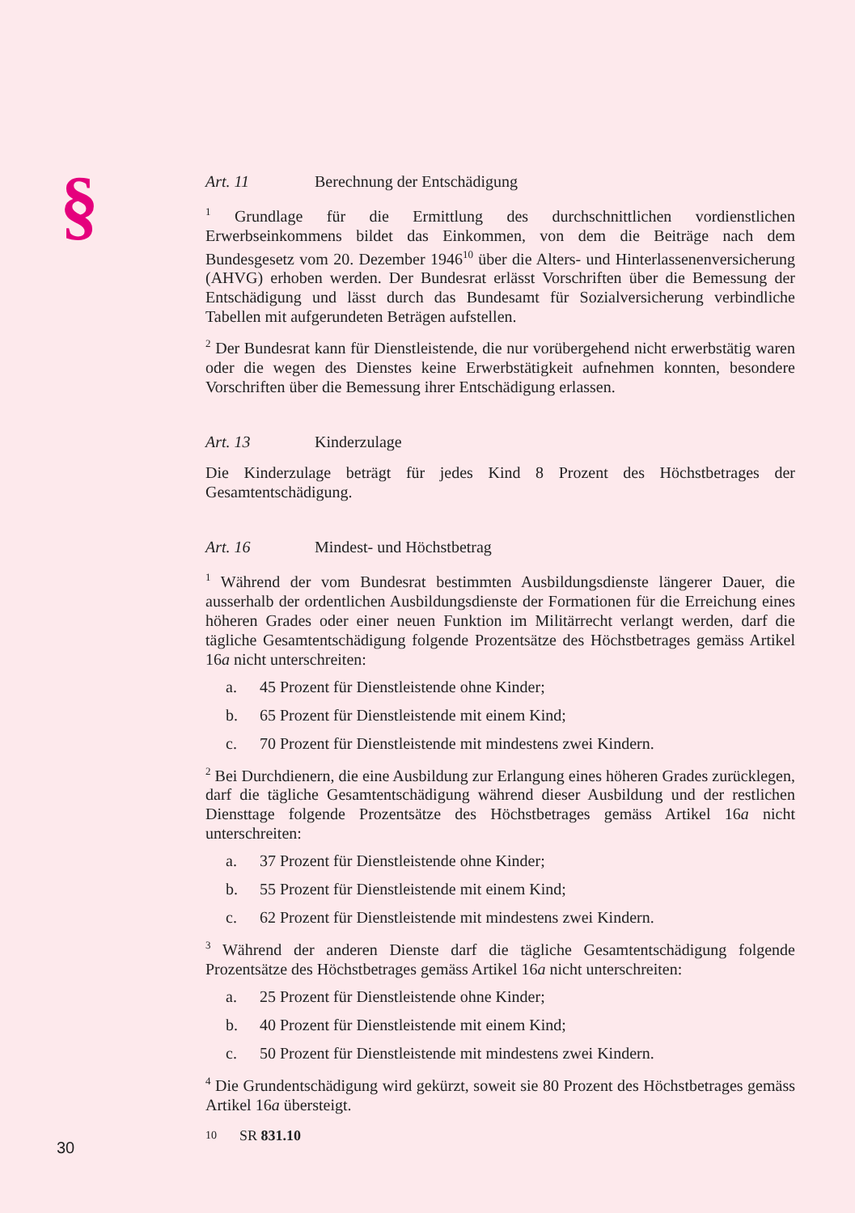§
Art. 11 Berechnung der Entschädigung
<sup>1</sup> Grundlage für die Ermittlung des durchschnittlichen vordienstlichen Erwerbseinkommens bildet das Einkommen, von dem die Beiträge nach dem Bundesgesetz vom 20. Dezember 1946<sup>10</sup> über die Alters- und Hinterlassenenversicherung (AHVG) erhoben werden. Der Bundesrat erlässt Vorschriften über die Bemessung der Entschädigung und lässt durch das Bundesamt für Sozialversicherung verbindliche Tabellen mit aufgerundeten Beträgen aufstellen.
<sup>2</sup> Der Bundesrat kann für Dienstleistende, die nur vorübergehend nicht erwerbstätig waren oder die wegen des Dienstes keine Erwerbstätigkeit aufnehmen konnten, besondere Vorschriften über die Bemessung ihrer Entschädigung erlassen.
Art. 13 Kinderzulage
Die Kinderzulage beträgt für jedes Kind 8 Prozent des Höchstbetrages der Gesamtentschädigung.
Art. 16 Mindest- und Höchstbetrag
<sup>1</sup> Während der vom Bundesrat bestimmten Ausbildungsdienste längerer Dauer, die ausserhalb der ordentlichen Ausbildungsdienste der Formationen für die Erreichung eines höheren Grades oder einer neuen Funktion im Militärrecht verlangt werden, darf die tägliche Gesamtentschädigung folgende Prozentsätze des Höchstbetrages gemäss Artikel 16a nicht unterschreiten:
a. 45 Prozent für Dienstleistende ohne Kinder;
b. 65 Prozent für Dienstleistende mit einem Kind;
c. 70 Prozent für Dienstleistende mit mindestens zwei Kindern.
<sup>2</sup> Bei Durchdienern, die eine Ausbildung zur Erlangung eines höheren Grades zurücklegen, darf die tägliche Gesamtentschädigung während dieser Ausbildung und der restlichen Diensttage folgende Prozentsätze des Höchstbetrages gemäss Artikel 16a nicht unterschreiten:
a. 37 Prozent für Dienstleistende ohne Kinder;
b. 55 Prozent für Dienstleistende mit einem Kind;
c. 62 Prozent für Dienstleistende mit mindestens zwei Kindern.
<sup>3</sup> Während der anderen Dienste darf die tägliche Gesamtentschädigung folgende Prozentsätze des Höchstbetrages gemäss Artikel 16a nicht unterschreiten:
a. 25 Prozent für Dienstleistende ohne Kinder;
b. 40 Prozent für Dienstleistende mit einem Kind;
c. 50 Prozent für Dienstleistende mit mindestens zwei Kindern.
<sup>4</sup> Die Grundentschädigung wird gekürzt, soweit sie 80 Prozent des Höchstbetrages gemäss Artikel 16a übersteigt.
<sup>10</sup> SR 831.10
30